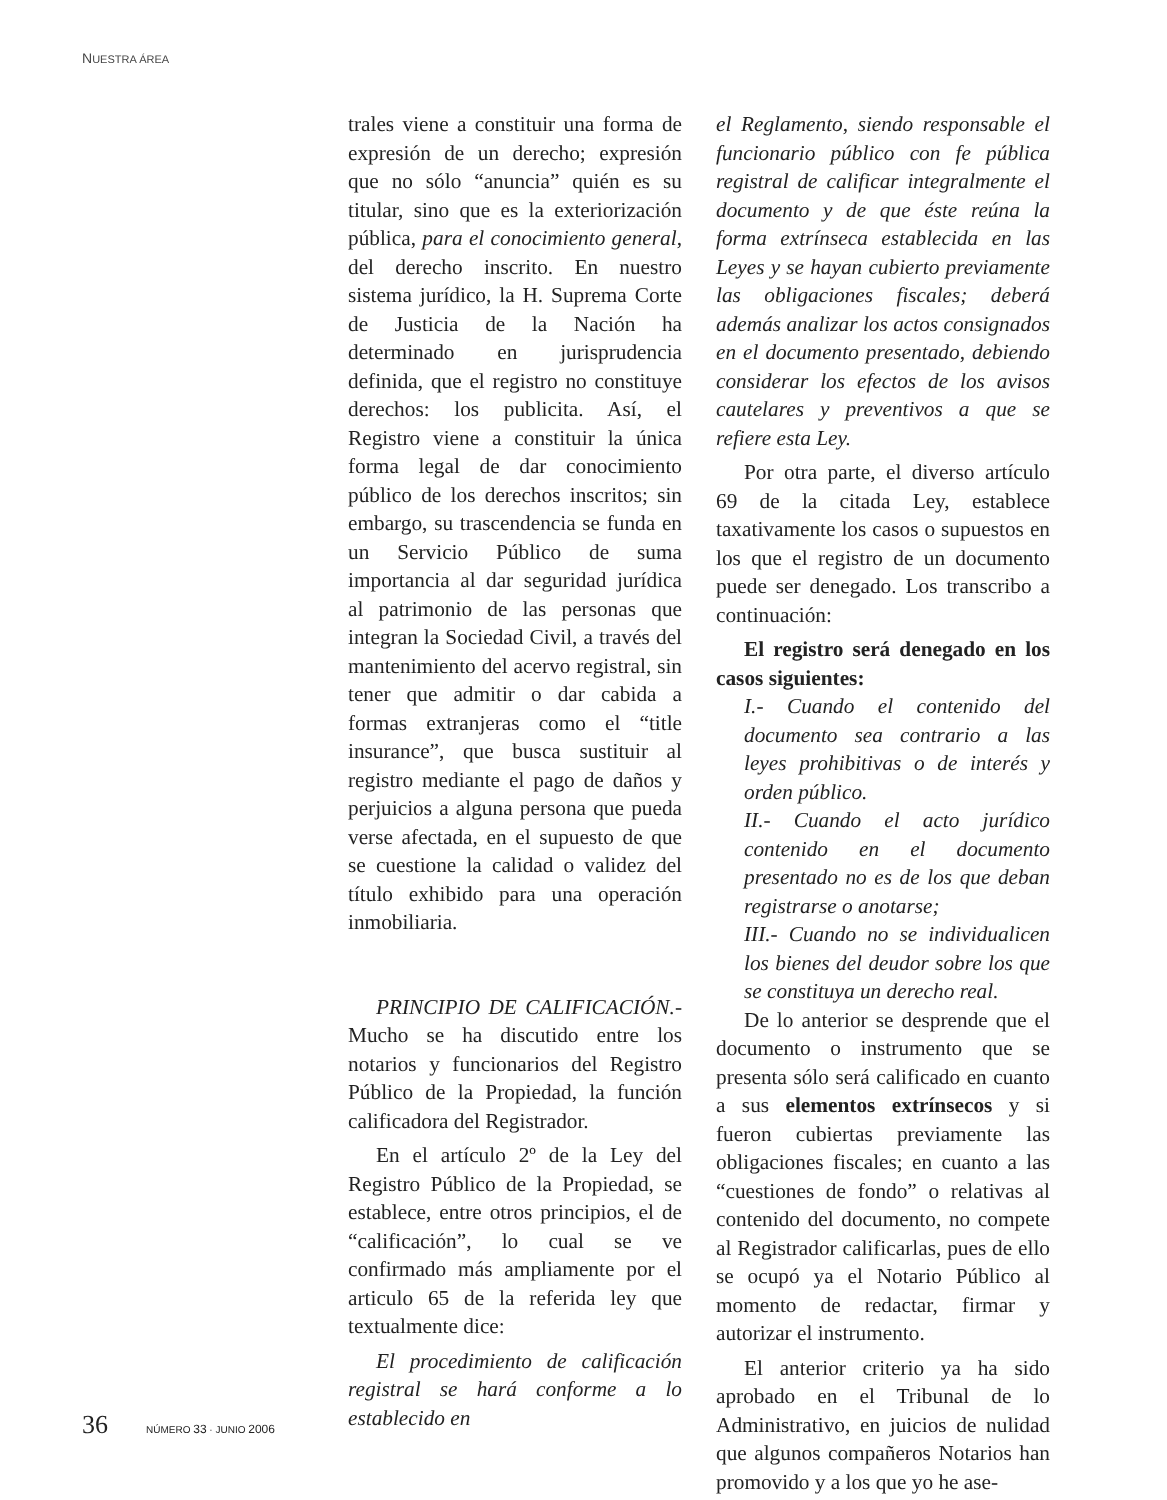NUESTRA ÁREA
trales viene a constituir una forma de expresión de un derecho; expresión que no sólo “anuncia” quién es su titular, sino que es la exteriorización pública, para el conocimiento general, del derecho inscrito. En nuestro sistema jurídico, la H. Suprema Corte de Justicia de la Nación ha determinado en jurisprudencia definida, que el registro no constituye derechos: los publicita. Así, el Registro viene a constituir la única forma legal de dar conocimiento público de los derechos inscritos; sin embargo, su trascendencia se funda en un Servicio Público de suma importancia al dar seguridad jurídica al patrimonio de las personas que integran la Sociedad Civil, a través del mantenimiento del acervo registral, sin tener que admitir o dar cabida a formas extranjeras como el “title insurance”, que busca sustituir al registro mediante el pago de daños y perjuicios a alguna persona que pueda verse afectada, en el supuesto de que se cuestione la calidad o validez del título exhibido para una operación inmobiliaria.
PRINCIPIO DE CALIFICACIÓN.- Mucho se ha discutido entre los notarios y funcionarios del Registro Público de la Propiedad, la función calificadora del Registrador.
En el artículo 2º de la Ley del Registro Público de la Propiedad, se establece, entre otros principios, el de “calificación”, lo cual se ve confirmado más ampliamente por el articulo 65 de la referida ley que textualmente dice:
El procedimiento de calificación registral se hará conforme a lo establecido en
el Reglamento, siendo responsable el funcionario público con fe pública registral de calificar integralmente el documento y de que éste reúna la forma extrínseca establecida en las Leyes y se hayan cubierto previamente las obligaciones fiscales; deberá además analizar los actos consignados en el documento presentado, debiendo considerar los efectos de los avisos cautelares y preventivos a que se refiere esta Ley.
Por otra parte, el diverso artículo 69 de la citada Ley, establece taxativamente los casos o supuestos en los que el registro de un documento puede ser denegado. Los transcribo a continuación:
El registro será denegado en los casos siguientes:
I.- Cuando el contenido del documento sea contrario a las leyes prohibitivas o de interés y orden público.
II.- Cuando el acto jurídico contenido en el documento presentado no es de los que deban registrarse o anotarse;
III.- Cuando no se individualicen los bienes del deudor sobre los que se constituya un derecho real.
De lo anterior se desprende que el documento o instrumento que se presenta sólo será calificado en cuanto a sus elementos extrínsecos y si fueron cubiertas previamente las obligaciones fiscales; en cuanto a las “cuestiones de fondo” o relativas al contenido del documento, no compete al Registrador calificarlas, pues de ello se ocupó ya el Notario Público al momento de redactar, firmar y autorizar el instrumento.
El anterior criterio ya ha sido aprobado en el Tribunal de lo Administrativo, en juicios de nulidad que algunos compañeros Notarios han promovido y a los que yo he ase-
36 NÚMERO 33 · JUNIO 2006